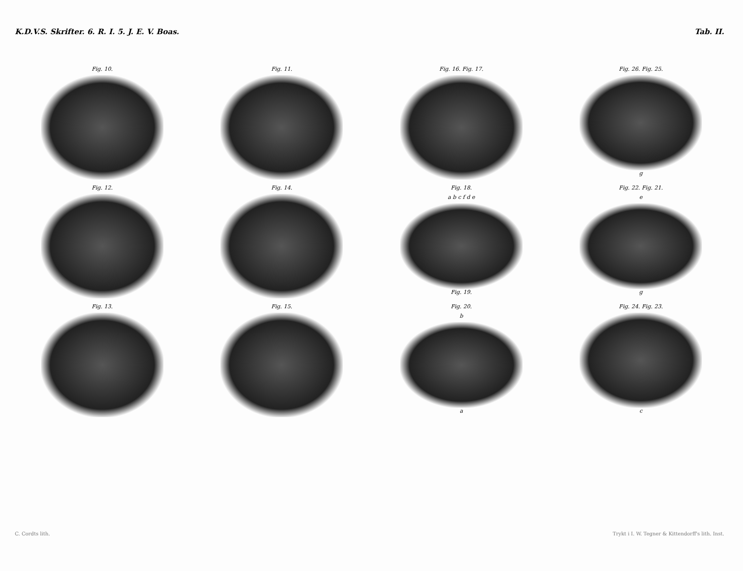K.D.V.S. Skrifter. 6. R. I. 5. J. E. V. Boas. Tab. II.
Fig. 10.
Fig. 11.
Fig. 16. Fig. 17.
Fig. 26. Fig. 25.
g
Fig. 12.
Fig. 14.
Fig. 18.
a b c f d e
Fig. 19.
Fig. 22. Fig. 21.
e
g
Fig. 13.
Fig. 15.
Fig. 20.
b
a
Fig. 24. Fig. 23.
c
C. Cordts lith. Trykt i I. W. Tegner & Kittendorff's lith. Inst.